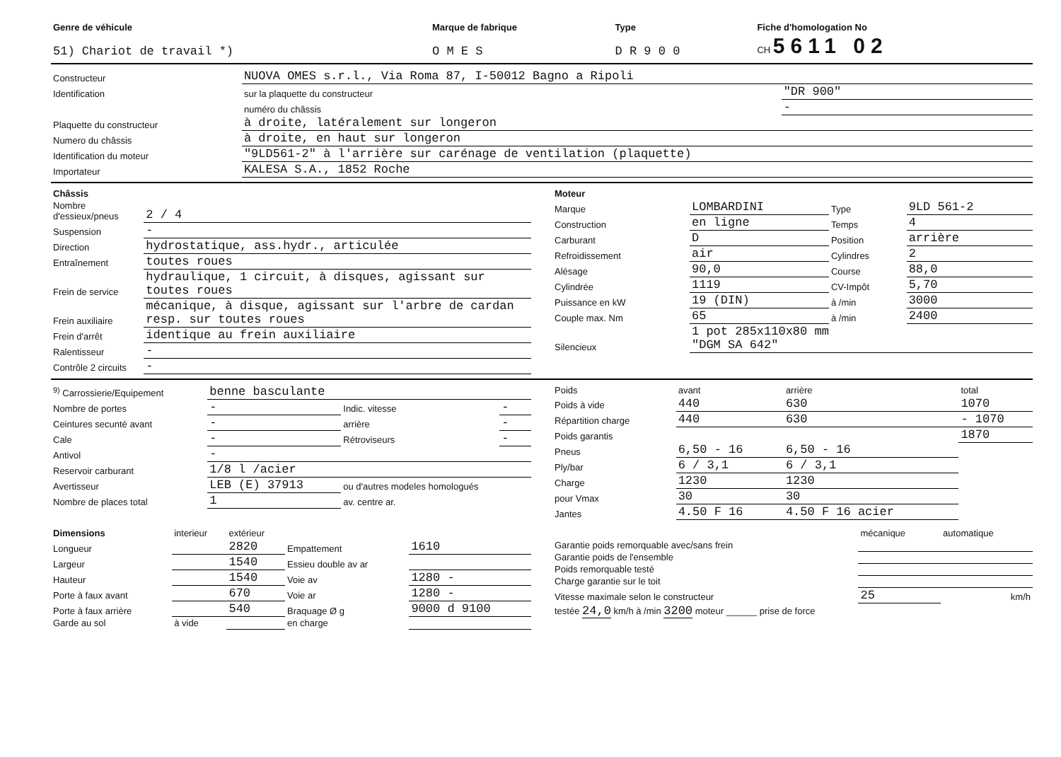| Genre de véhicule | Marque de fabrique | Type | Fiche d'homologation No |
| --- | --- | --- | --- |
| 51) Chariot de travail *) | O M E S | D R 9 0 0 | CH 5611 02 |
| Constructeur | NUOVA OMES s.r.l., Via Roma 87, I-50012 Bagno a Ripoli | |
| Identification | sur la plaquette du constructeur | "DR 900" |
| | numéro du châssis | - |
| Plaquette du constructeur | à droite, latéralement sur longeron | |
| Numero du châssis | à droite, en haut sur longeron | |
| Identification du moteur | "9LD561-2" à l'arrière sur carénage de ventilation (plaquette) | |
| Importateur | KALESA S.A., 1852 Roche | |
| Châssis | |
| Nombre d'essieux/pneus | 2 / 4 |
| Suspension | - |
| Direction | hydrostatique, ass.hydr., articulée |
| Entraînement | toutes roues |
| Frein de service | hydraulique, 1 circuit, à disques, agissant sur toutes roues |
| Frein auxiliaire | mécanique, à disque, agissant sur l'arbre de cardan resp. sur toutes roues |
| Frein d'arrêt | identique au frein auxiliaire |
| Ralentisseur | - |
| Contrôle 2 circuits | - |
| Moteur | | | |
| Marque | LOMBARDINI | Type | 9LD 561-2 |
| Construction | en ligne | Temps | 4 |
| Carburant | D | Position | arrière |
| Refroidissement | air | Cylindres | 2 |
| Alésage | 90,0 | Course | 88,0 |
| Cylindrée | 1119 | CV-Impôt | 5,70 |
| Puissance en kW | 19 (DIN) | à /min | 3000 |
| Couple max. Nm | 65 | à /min | 2400 |
| Silencieux | 1 pot 285x110x80 mm "DGM SA 642" | | |
| <sup>9)</sup> Carrossierie/Equipement | benne basculante | | |
| Nombre de portes | - | Indic. vitesse | - |
| Ceintures secunté avant | - | arrière | - |
| Cale | - | Rétroviseurs | - |
| Antivol | - | | |
| Reservoir carburant | 1/8 l /acier | | |
| Avertisseur | LEB (E) 37913 | ou d'autres modeles homologués | |
| Nombre de places total | 1 | av. centre ar. | |
| Poids | avant | arrière | total |
| Poids à vide | 440 | 630 | 1070 |
| Répartition charge | 440 | 630 | - 1070 |
| Poids garantis | | | 1870 |
| Pneus | 6,50 - 16 | 6,50 - 16 | |
| Ply/bar | 6 / 3,1 | 6 / 3,1 | |
| Charge | 1230 | 1230 | |
| pour Vmax | 30 | 30 | |
| Jantes | 4.50 F 16 | 4.50 F 16 acier | |
| Dimensions | interieur | extérieur | | |
| Longueur | | 2820 | Empattement | 1610 |
| Largeur | | 1540 | Essieu double av ar | |
| Hauteur | | 1540 | Voie av | 1280 - |
| Porte à faux avant | | 670 | Voie ar | 1280 - |
| Porte à faux arrière | | 540 | Braquage Ø g | 9000 d 9100 |
| Garde au sol | à vide | | en charge | |
| | mécanique | automatique |
| Garantie poids remorquable avec/sans frein | | |
| Garantie poids de l'ensemble | | |
| Poids remorquable testé | | |
| Charge garantie sur le toit | | |
| Vitesse maximale selon le constructeur | 25 | km/h |
| testée 24,0 km/h à /min 3200 moteur ______ prise de force | | |